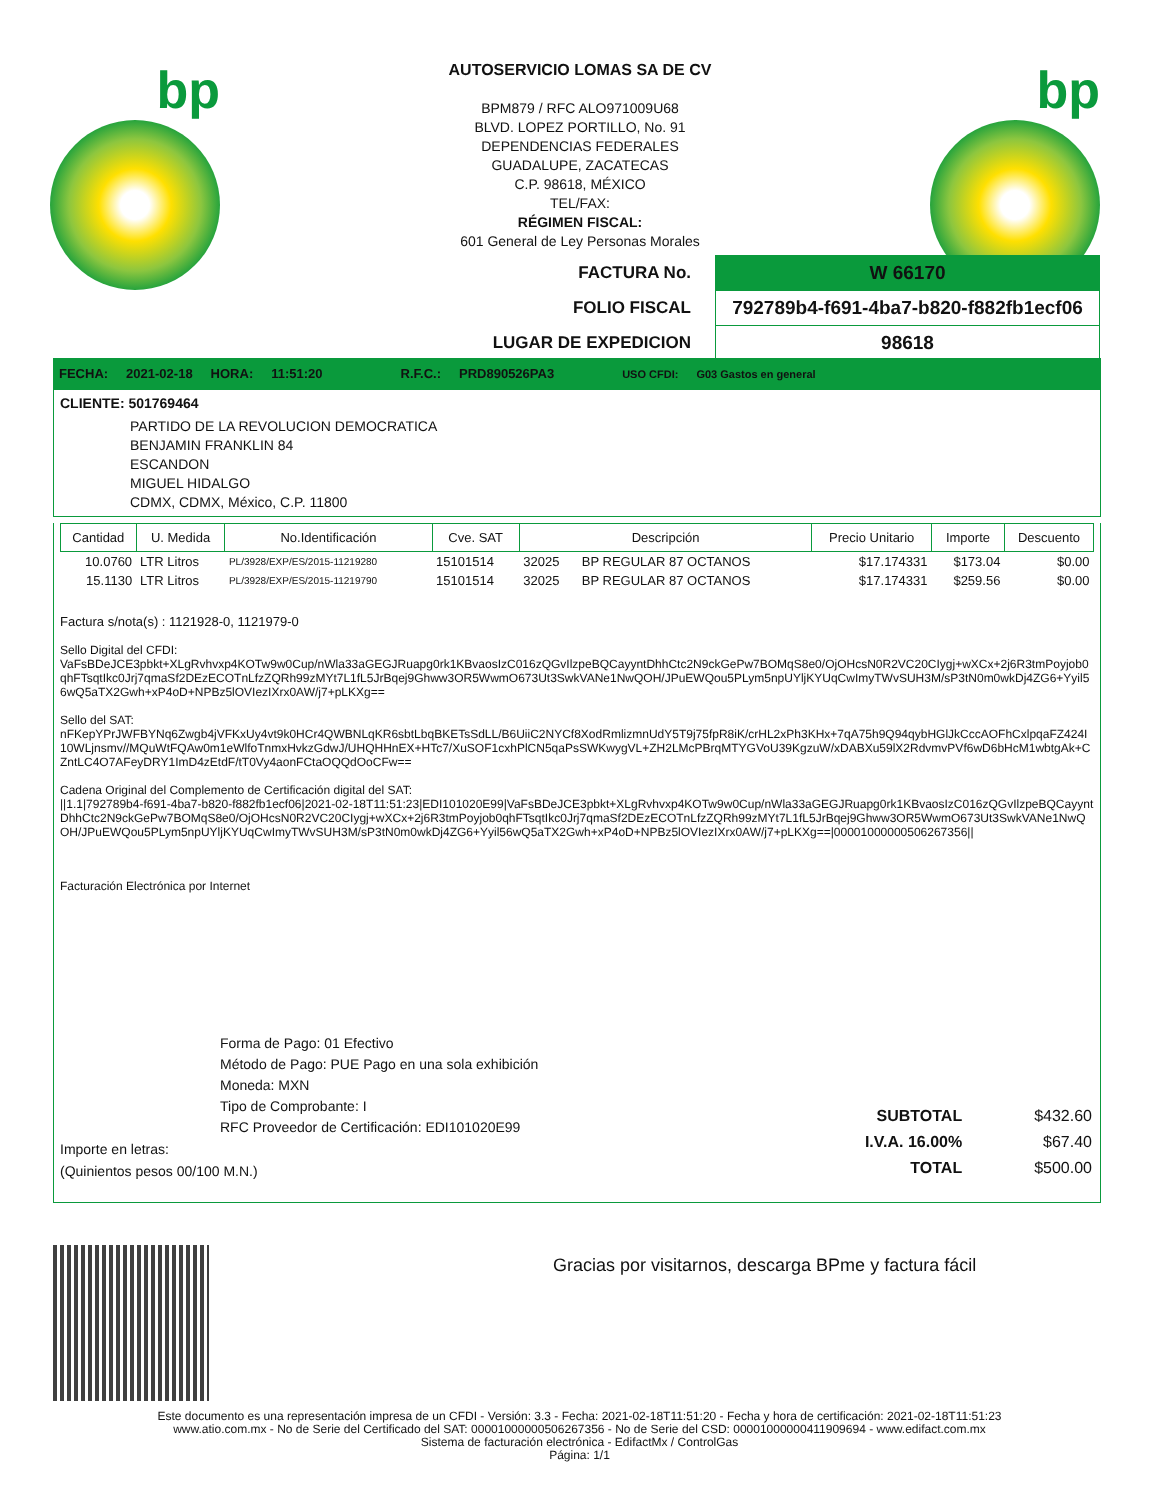bp bp
AUTOSERVICIO LOMAS SA DE CV
BPM879 / RFC ALO971009U68
BLVD. LOPEZ PORTILLO, No. 91
DEPENDENCIAS FEDERALES
GUADALUPE, ZACATECAS
C.P. 98618, MÉXICO
TEL/FAX:
RÉGIMEN FISCAL:
601 General de Ley Personas Morales
| FACTURA No. | W 66170 |
| FOLIO FISCAL | 792789b4-f691-4ba7-b820-f882fb1ecf06 |
| LUGAR DE EXPEDICION | 98618 |
FECHA: 2021-02-18 HORA: 11:51:20 R.F.C.: PRD890526PA3 USO CFDI: G03 Gastos en general
CLIENTE: 501769464
PARTIDO DE LA REVOLUCION DEMOCRATICA
BENJAMIN FRANKLIN 84
ESCANDON
MIGUEL HIDALGO
CDMX, CDMX, México, C.P. 11800
| Cantidad | U. Medida | No.Identificación | Cve. SAT | Descripción | | Precio Unitario | Importe | Descuento |
| --- | --- | --- | --- | --- | --- | --- | --- | --- |
| 10.0760 | LTR Litros | PL/3928/EXP/ES/2015-11219280 | 15101514 | 32025 | BP REGULAR 87 OCTANOS | $17.174331 | $173.04 | $0.00 |
| 15.1130 | LTR Litros | PL/3928/EXP/ES/2015-11219790 | 15101514 | 32025 | BP REGULAR 87 OCTANOS | $17.174331 | $259.56 | $0.00 |
Factura s/nota(s) : 1121928-0, 1121979-0
Sello Digital del CFDI:
VaFsBDeJCE3pbkt+XLgRvhvxp4KOTw9w0Cup/nWla33aGEGJRuapg0rk1KBvaosIzC016zQGvIlzpeBQCayyntDhhCtc2N9ckGePw7BOMqS8e0/OjOHcsN0R2VC20CIygj+wXCx+2j6R3tmPoyjob0qhFTsqtIkc0Jrj7qmaSf2DEzECOTnLfzZQRh99zMYt7L1fL5JrBqej9Ghww3OR5WwmO673Ut3SwkVANe1NwQOH/JPuEWQou5PLym5npUYljKYUqCwImyTWvSUH3M/sP3tN0m0wkDj4ZG6+Yyil56wQ5aTX2Gwh+xP4oD+NPBz5lOVIezIXrx0AW/j7+pLKXg==
Sello del SAT:
nFKepYPrJWFBYNq6Zwgb4jVFKxUy4vt9k0HCr4QWBNLqKR6sbtLbqBKETsSdLL/B6UiiC2NYCf8XodRmlizmnUdY5T9j75fpR8iK/crHL2xPh3KHx+7qA75h9Q94qybHGlJkCccAOFhCxlpqaFZ424I10WLjnsmv//MQuWtFQAw0m1eWlfoTnmxHvkzGdwJ/UHQHHnEX+HTc7/XuSOF1cxhPlCN5qaPsSWKwygVL+ZH2LMcPBrqMTYGVoU39KgzuW/xDABXu59lX2RdvmvPVf6wD6bHcM1wbtgAk+CZntLC4O7AFeyDRY1ImD4zEtdF/tT0Vy4aonFCtaOQQdOoCFw==
Cadena Original del Complemento de Certificación digital del SAT:
||1.1|792789b4-f691-4ba7-b820-f882fb1ecf06|2021-02-18T11:51:23|EDI101020E99|VaFsBDeJCE3pbkt+XLgRvhvxp4KOTw9w0Cup/nWla33aGEGJRuapg0rk1KBvaosIzC016zQGvIlzpeBQCayyntDhhCtc2N9ckGePw7BOMqS8e0/OjOHcsN0R2VC20CIygj+wXCx+2j6R3tmPoyjob0qhFTsqtIkc0Jrj7qmaSf2DEzECOTnLfzZQRh99zMYt7L1fL5JrBqej9Ghww3OR5WwmO673Ut3SwkVANe1NwQOH/JPuEWQou5PLym5npUYljKYUqCwImyTWvSUH3M/sP3tN0m0wkDj4ZG6+Yyil56wQ5aTX2Gwh+xP4oD+NPBz5lOVIezIXrx0AW/j7+pLKXg==|00001000000506267356||
Facturación Electrónica por Internet
Forma de Pago: 01 Efectivo
Método de Pago: PUE Pago en una sola exhibición
Moneda: MXN
Tipo de Comprobante: I
RFC Proveedor de Certificación: EDI101020E99
Importe en letras:
(Quinientos pesos 00/100 M.N.)
| SUBTOTAL | $432.60 |
| I.V.A. 16.00% | $67.40 |
| TOTAL | $500.00 |
Gracias por visitarnos, descarga BPme y factura fácil
Este documento es una representación impresa de un CFDI - Versión: 3.3 - Fecha: 2021-02-18T11:51:20 - Fecha y hora de certificación: 2021-02-18T11:51:23
www.atio.com.mx - No de Serie del Certificado del SAT: 00001000000506267356 - No de Serie del CSD: 00001000000411909694 - www.edifact.com.mx
Sistema de facturación electrónica - EdifactMx / ControlGas
Página: 1/1